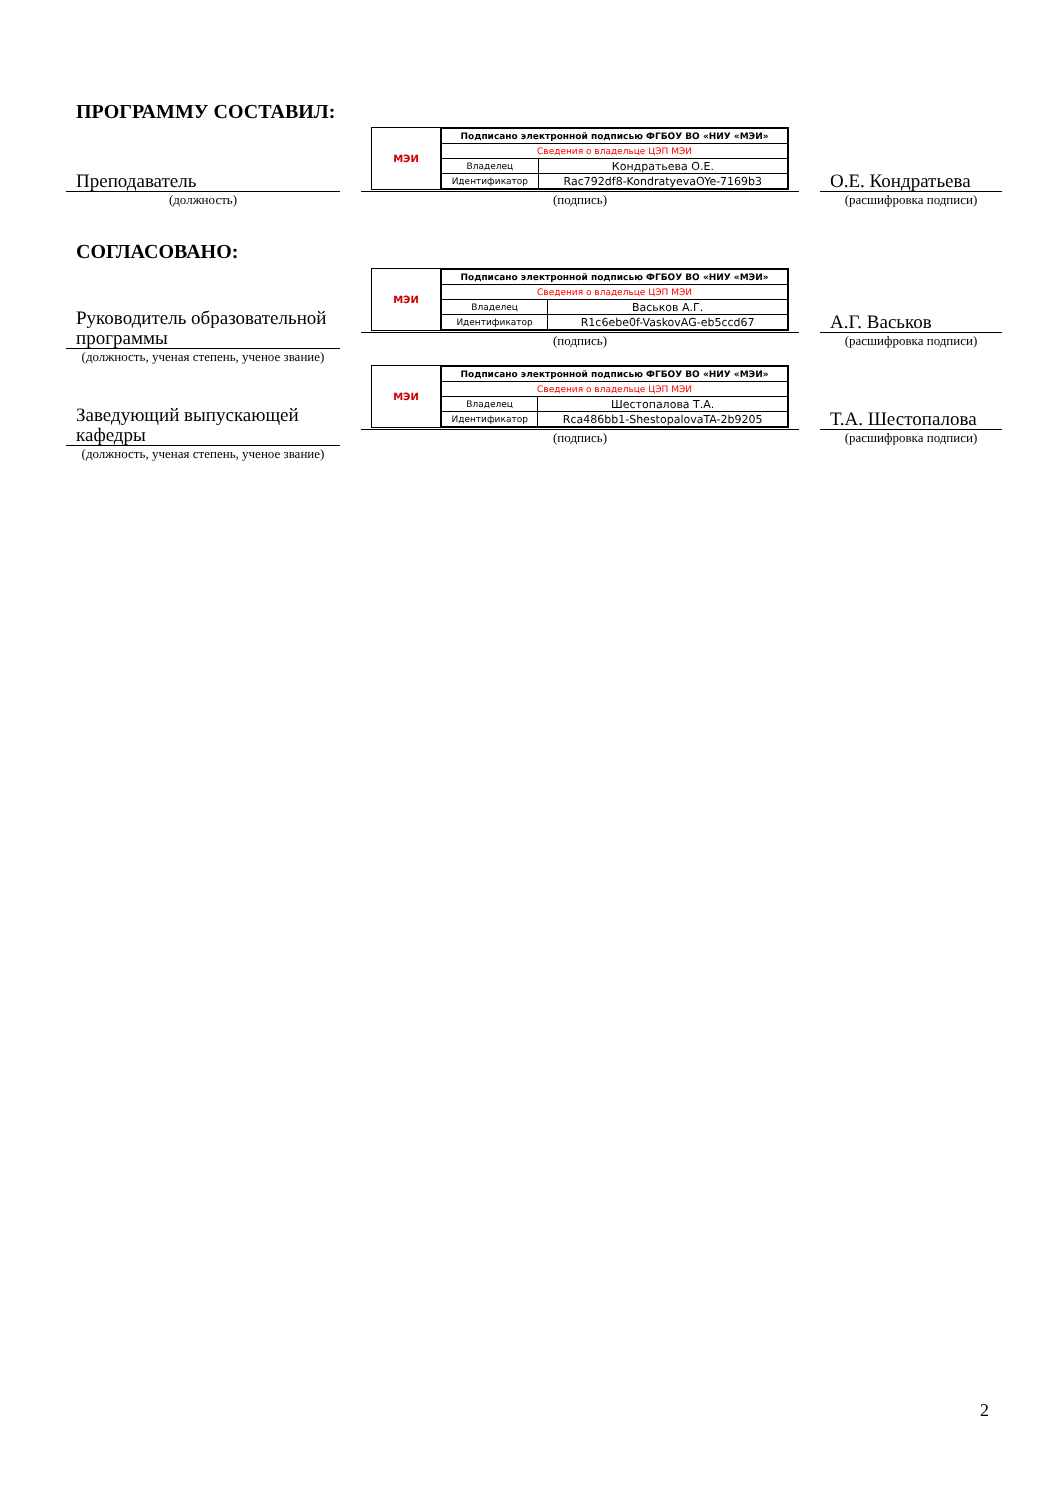ПРОГРАММУ СОСТАВИЛ:
Преподаватель
(должность)
МЭИ
| Подписано электронной подписью ФГБОУ ВО «НИУ «МЭИ» | |
| Сведения о владельце ЦЭП МЭИ | |
| Владелец | Кондратьева О.Е. |
| Идентификатор | Rac792df8-KondratyevaOYe-7169b3 |
(подпись)
О.Е. Кондратьева
(расшифровка подписи)
СОГЛАСОВАНО:
Руководитель образовательной программы
(должность, ученая степень, ученое звание)
МЭИ
| Подписано электронной подписью ФГБОУ ВО «НИУ «МЭИ» | |
| Сведения о владельце ЦЭП МЭИ | |
| Владелец | Васьков А.Г. |
| Идентификатор | R1c6ebe0f-VaskovAG-eb5ccd67 |
(подпись)
А.Г. Васьков
(расшифровка подписи)
Заведующий выпускающей кафедры
(должность, ученая степень, ученое звание)
МЭИ
| Подписано электронной подписью ФГБОУ ВО «НИУ «МЭИ» | |
| Сведения о владельце ЦЭП МЭИ | |
| Владелец | Шестопалова Т.А. |
| Идентификатор | Rca486bb1-ShestopalovaTA-2b9205 |
(подпись)
Т.А. Шестопалова
(расшифровка подписи)
2